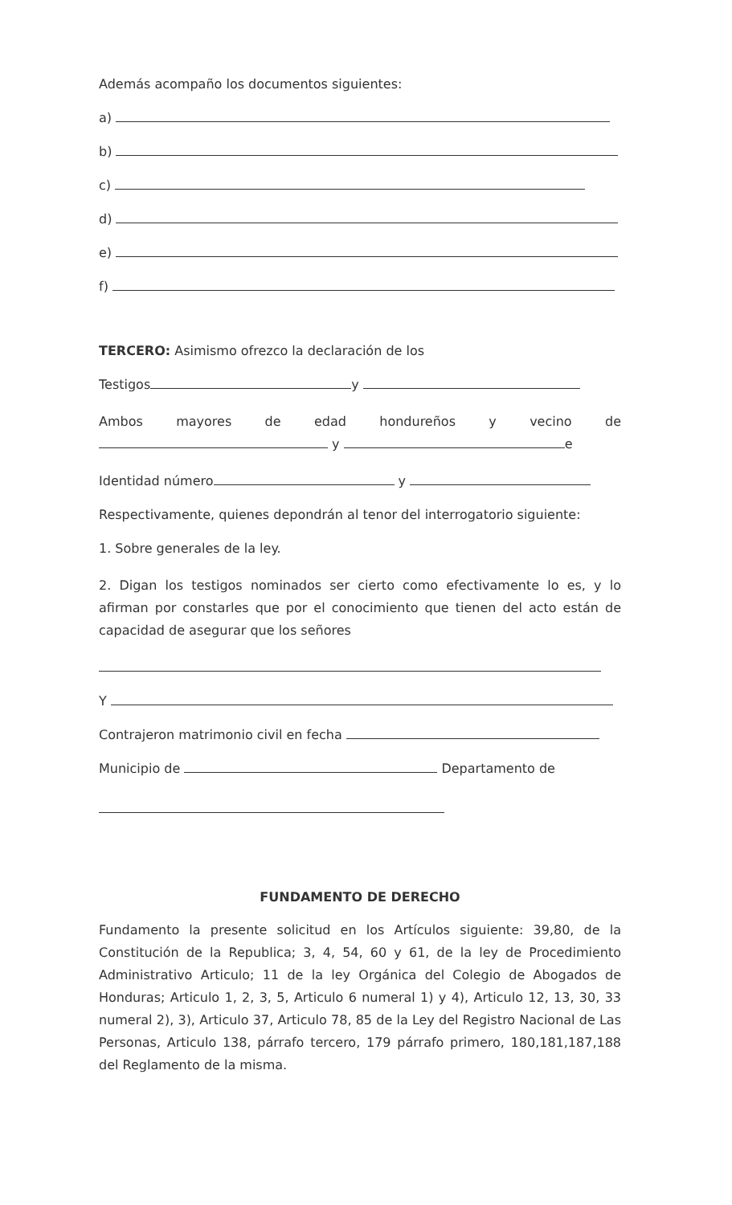Además acompaño los documentos siguientes:
a)
b)
c)
d)
e)
f)
TERCERO: Asimismo ofrezco la declaración de los
Testigos y
Ambos mayores de edad hondureños y vecino de y e
Identidad número y
Respectivamente, quienes depondrán al tenor del interrogatorio siguiente:
1. Sobre generales de la ley.
2. Digan los testigos nominados ser cierto como efectivamente lo es, y lo afirman por constarles que por el conocimiento que tienen del acto están de capacidad de asegurar que los señores
Y
Contrajeron matrimonio civil en fecha
Municipio de Departamento de
FUNDAMENTO DE DERECHO
Fundamento la presente solicitud en los Artículos siguiente: 39,80, de la Constitución de la Republica; 3, 4, 54, 60 y 61, de la ley de Procedimiento Administrativo Articulo; 11 de la ley Orgánica del Colegio de Abogados de Honduras; Articulo 1, 2, 3, 5, Articulo 6 numeral 1) y 4), Articulo 12, 13, 30, 33 numeral 2), 3), Articulo 37, Articulo 78, 85 de la Ley del Registro Nacional de Las Personas, Articulo 138, párrafo tercero, 179 párrafo primero, 180,181,187,188 del Reglamento de la misma.